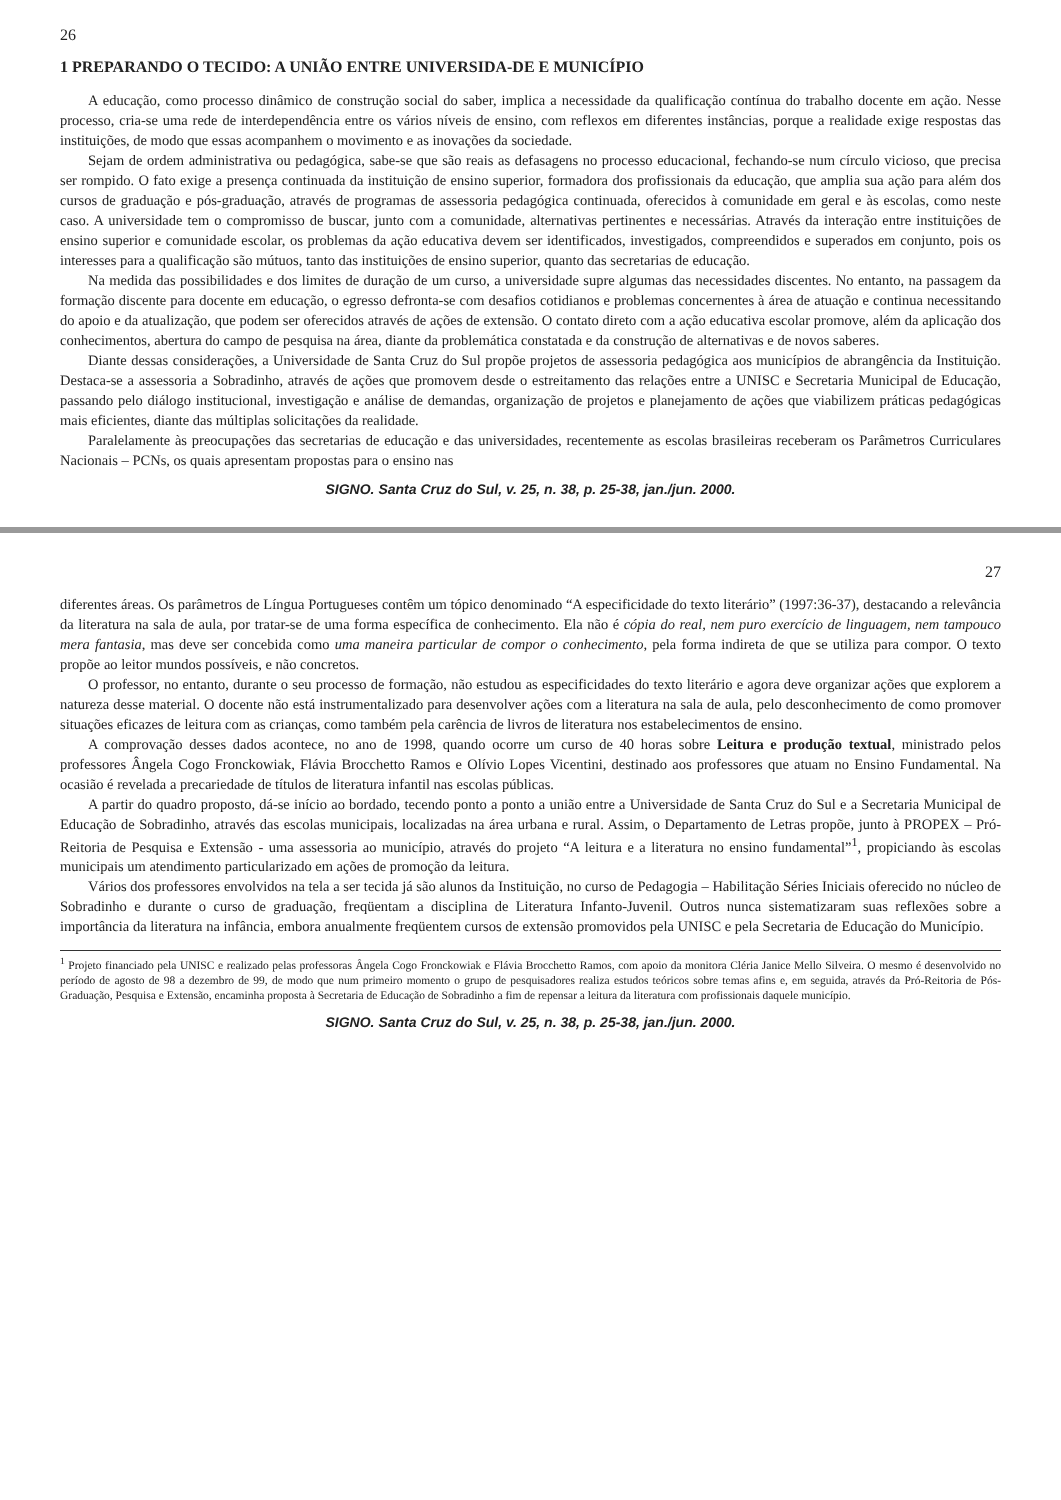26
1 PREPARANDO O TECIDO: A UNIÃO ENTRE UNIVERSIDA-DE E MUNICÍPIO
A educação, como processo dinâmico de construção social do saber, implica a necessidade da qualificação contínua do trabalho docente em ação. Nesse processo, cria-se uma rede de interdependência entre os vários níveis de ensino, com reflexos em diferentes instâncias, porque a realidade exige respostas das instituições, de modo que essas acompanhem o movimento e as inovações da sociedade.
Sejam de ordem administrativa ou pedagógica, sabe-se que são reais as defasagens no processo educacional, fechando-se num círculo vicioso, que precisa ser rompido. O fato exige a presença continuada da instituição de ensino superior, formadora dos profissionais da educação, que amplia sua ação para além dos cursos de graduação e pós-graduação, através de programas de assessoria pedagógica continuada, oferecidos à comunidade em geral e às escolas, como neste caso. A universidade tem o compromisso de buscar, junto com a comunidade, alternativas pertinentes e necessárias. Através da interação entre instituições de ensino superior e comunidade escolar, os problemas da ação educativa devem ser identificados, investigados, compreendidos e superados em conjunto, pois os interesses para a qualificação são mútuos, tanto das instituições de ensino superior, quanto das secretarias de educação.
Na medida das possibilidades e dos limites de duração de um curso, a universidade supre algumas das necessidades discentes. No entanto, na passagem da formação discente para docente em educação, o egresso defronta-se com desafios cotidianos e problemas concernentes à área de atuação e continua necessitando do apoio e da atualização, que podem ser oferecidos através de ações de extensão. O contato direto com a ação educativa escolar promove, além da aplicação dos conhecimentos, abertura do campo de pesquisa na área, diante da problemática constatada e da construção de alternativas e de novos saberes.
Diante dessas considerações, a Universidade de Santa Cruz do Sul propõe projetos de assessoria pedagógica aos municípios de abrangência da Instituição. Destaca-se a assessoria a Sobradinho, através de ações que promovem desde o estreitamento das relações entre a UNISC e Secretaria Municipal de Educação, passando pelo diálogo institucional, investigação e análise de demandas, organização de projetos e planejamento de ações que viabilizem práticas pedagógicas mais eficientes, diante das múltiplas solicitações da realidade.
Paralelamente às preocupações das secretarias de educação e das universidades, recentemente as escolas brasileiras receberam os Parâmetros Curriculares Nacionais – PCNs, os quais apresentam propostas para o ensino nas
SIGNO. Santa Cruz do Sul, v. 25, n. 38, p. 25-38, jan./jun. 2000.
27
diferentes áreas. Os parâmetros de Língua Portugueses contêm um tópico denominado “A especificidade do texto literário” (1997:36-37), destacando a relevância da literatura na sala de aula, por tratar-se de uma forma específica de conhecimento. Ela não é cópia do real, nem puro exercício de linguagem, nem tampouco mera fantasia, mas deve ser concebida como uma maneira particular de compor o conhecimento, pela forma indireta de que se utiliza para compor. O texto propõe ao leitor mundos possíveis, e não concretos.
O professor, no entanto, durante o seu processo de formação, não estudou as especificidades do texto literário e agora deve organizar ações que explorem a natureza desse material. O docente não está instrumentalizado para desenvolver ações com a literatura na sala de aula, pelo desconhecimento de como promover situações eficazes de leitura com as crianças, como também pela carência de livros de literatura nos estabelecimentos de ensino.
A comprovação desses dados acontece, no ano de 1998, quando ocorre um curso de 40 horas sobre Leitura e produção textual, ministrado pelos professores Ângela Cogo Fronckowiak, Flávia Brocchetto Ramos e Olívio Lopes Vicentini, destinado aos professores que atuam no Ensino Fundamental. Na ocasião é revelada a precariedade de títulos de literatura infantil nas escolas públicas.
A partir do quadro proposto, dá-se início ao bordado, tecendo ponto a ponto a união entre a Universidade de Santa Cruz do Sul e a Secretaria Municipal de Educação de Sobradinho, através das escolas municipais, localizadas na área urbana e rural. Assim, o Departamento de Letras propõe, junto à PROPEX – Pró-Reitoria de Pesquisa e Extensão - uma assessoria ao município, através do projeto “A leitura e a literatura no ensino fundamental”<sup>1</sup>, propiciando às escolas municipais um atendimento particularizado em ações de promoção da leitura.
Vários dos professores envolvidos na tela a ser tecida já são alunos da Instituição, no curso de Pedagogia – Habilitação Séries Iniciais oferecido no núcleo de Sobradinho e durante o curso de graduação, freqüentam a disciplina de Literatura Infanto-Juvenil. Outros nunca sistematizaram suas reflexões sobre a importância da literatura na infância, embora anualmente freqüentem cursos de extensão promovidos pela UNISC e pela Secretaria de Educação do Município.
<sup>1</sup> Projeto financiado pela UNISC e realizado pelas professoras Ângela Cogo Fronckowiak e Flávia Brocchetto Ramos, com apoio da monitora Cléria Janice Mello Silveira. O mesmo é desenvolvido no período de agosto de 98 a dezembro de 99, de modo que num primeiro momento o grupo de pesquisadores realiza estudos teóricos sobre temas afins e, em seguida, através da Pró-Reitoria de Pós-Graduação, Pesquisa e Extensão, encaminha proposta à Secretaria de Educação de Sobradinho a fim de repensar a leitura da literatura com profissionais daquele município.
SIGNO. Santa Cruz do Sul, v. 25, n. 38, p. 25-38, jan./jun. 2000.